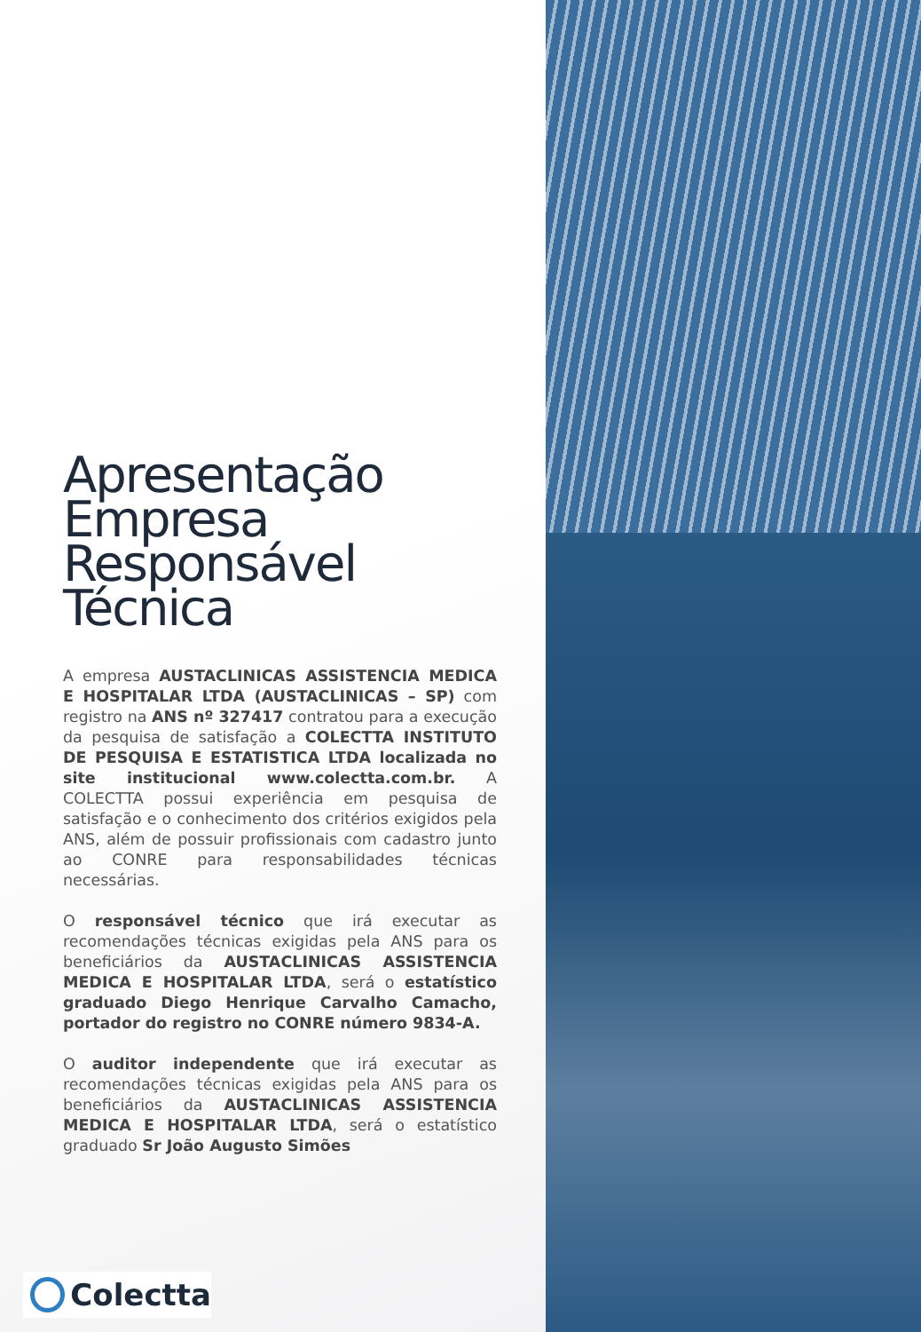Apresentação Empresa Responsável Técnica
A empresa AUSTACLINICAS ASSISTENCIA MEDICA E HOSPITALAR LTDA (AUSTACLINICAS – SP) com registro na ANS nº 327417 contratou para a execução da pesquisa de satisfação a COLECTTA INSTITUTO DE PESQUISA E ESTATISTICA LTDA localizada no site institucional www.colectta.com.br. A COLECTTA possui experiência em pesquisa de satisfação e o conhecimento dos critérios exigidos pela ANS, além de possuir profissionais com cadastro junto ao CONRE para responsabilidades técnicas necessárias.
O responsável técnico que irá executar as recomendações técnicas exigidas pela ANS para os beneficiários da AUSTACLINICAS ASSISTENCIA MEDICA E HOSPITALAR LTDA, será o estatístico graduado Diego Henrique Carvalho Camacho, portador do registro no CONRE número 9834-A.
O auditor independente que irá executar as recomendações técnicas exigidas pela ANS para os beneficiários da AUSTACLINICAS ASSISTENCIA MEDICA E HOSPITALAR LTDA, será o estatístico graduado Sr João Augusto Simões
Colectta